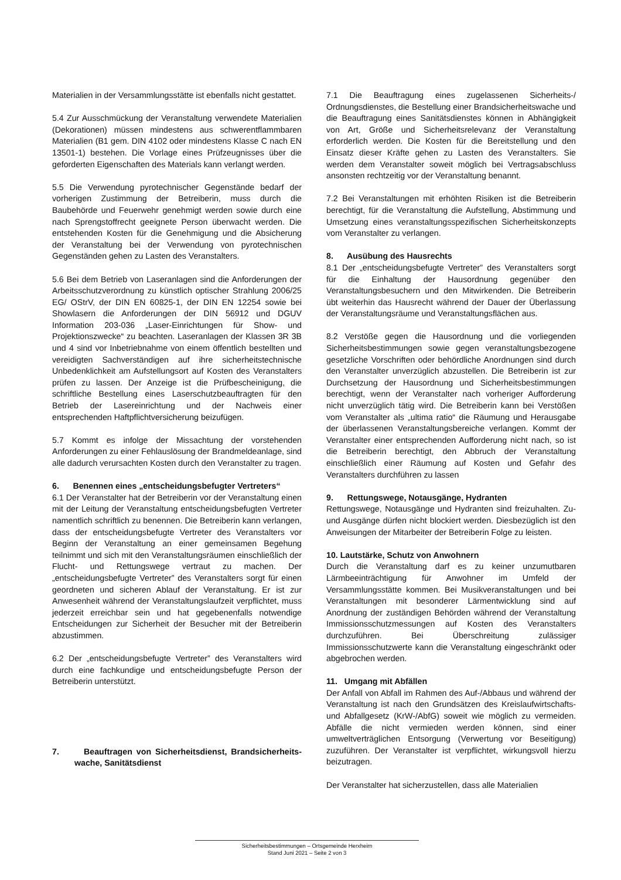Materialien in der Versammlungsstätte ist ebenfalls nicht gestattet.
5.4 Zur Ausschmückung der Veranstaltung verwendete Materialien (Dekorationen) müssen mindestens aus schwerentflammbaren Materialien (B1 gem. DIN 4102 oder mindestens Klasse C nach EN 13501-1) bestehen. Die Vorlage eines Prüfzeugnisses über die geforderten Eigenschaften des Materials kann verlangt werden.
5.5 Die Verwendung pyrotechnischer Gegenstände bedarf der vorherigen Zustimmung der Betreiberin, muss durch die Baubehörde und Feuerwehr genehmigt werden sowie durch eine nach Sprengstoffrecht geeignete Person überwacht werden. Die entstehenden Kosten für die Genehmigung und die Absicherung der Veranstaltung bei der Verwendung von pyrotechnischen Gegenständen gehen zu Lasten des Veranstalters.
5.6 Bei dem Betrieb von Laseranlagen sind die Anforderungen der Arbeitsschutzverordnung zu künstlich optischer Strahlung 2006/25 EG/ OStrV, der DIN EN 60825-1, der DIN EN 12254 sowie bei Showlasern die Anforderungen der DIN 56912 und DGUV Information 203-036 „Laser-Einrichtungen für Show- und Projektionszwecke“ zu beachten. Laseranlagen der Klassen 3R 3B und 4 sind vor Inbetriebnahme von einem öffentlich bestellten und vereidigten Sachverständigen auf ihre sicherheitstechnische Unbedenklichkeit am Aufstellungsort auf Kosten des Veranstalters prüfen zu lassen. Der Anzeige ist die Prüfbescheinigung, die schriftliche Bestellung eines Laserschutzbeauftragten für den Betrieb der Lasereinrichtung und der Nachweis einer entsprechenden Haftpflichtversicherung beizufügen.
5.7 Kommt es infolge der Missachtung der vorstehenden Anforderungen zu einer Fehlauslösung der Brandmeldeanlage, sind alle dadurch verursachten Kosten durch den Veranstalter zu tragen.
6. Benennen eines „entscheidungsbefugter Vertreters“
6.1 Der Veranstalter hat der Betreiberin vor der Veranstaltung einen mit der Leitung der Veranstaltung entscheidungsbefugten Vertreter namentlich schriftlich zu benennen. Die Betreiberin kann verlangen, dass der entscheidungsbefugte Vertreter des Veranstalters vor Beginn der Veranstaltung an einer gemeinsamen Begehung teilnimmt und sich mit den Veranstaltungsräumen einschließlich der Flucht- und Rettungswege vertraut zu machen. Der „entscheidungsbefugte Vertreter” des Veranstalters sorgt für einen geordneten und sicheren Ablauf der Veranstaltung. Er ist zur Anwesenheit während der Veranstaltungslaufzeit verpflichtet, muss jederzeit erreichbar sein und hat gegebenenfalls notwendige Entscheidungen zur Sicherheit der Besucher mit der Betreiberin abzustimmen.
6.2 Der „entscheidungsbefugte Vertreter” des Veranstalters wird durch eine fachkundige und entscheidungsbefugte Person der Betreiberin unterstützt.
7. Beauftragen von Sicherheitsdienst, Brandsicherheits-wache, Sanitätsdienst
7.1 Die Beauftragung eines zugelassenen Sicherheits-/ Ordnungsdienstes, die Bestellung einer Brandsicherheitswache und die Beauftragung eines Sanitätsdienstes können in Abhängigkeit von Art, Größe und Sicherheitsrelevanz der Veranstaltung erforderlich werden. Die Kosten für die Bereitstellung und den Einsatz dieser Kräfte gehen zu Lasten des Veranstalters. Sie werden dem Veranstalter soweit möglich bei Vertragsabschluss ansonsten rechtzeitig vor der Veranstaltung benannt.
7.2 Bei Veranstaltungen mit erhöhten Risiken ist die Betreiberin berechtigt, für die Veranstaltung die Aufstellung, Abstimmung und Umsetzung eines veranstaltungsspezifischen Sicherheitskonzepts vom Veranstalter zu verlangen.
8. Ausübung des Hausrechts
8.1 Der „entscheidungsbefugte Vertreter” des Veranstalters sorgt für die Einhaltung der Hausordnung gegenüber den Veranstaltungsbesuchern und den Mitwirkenden. Die Betreiberin übt weiterhin das Hausrecht während der Dauer der Überlassung der Veranstaltungsräume und Veranstaltungsflächen aus.
8.2 Verstöße gegen die Hausordnung und die vorliegenden Sicherheitsbestimmungen sowie gegen veranstaltungsbezogene gesetzliche Vorschriften oder behördliche Anordnungen sind durch den Veranstalter unverzüglich abzustellen. Die Betreiberin ist zur Durchsetzung der Hausordnung und Sicherheitsbestimmungen berechtigt, wenn der Veranstalter nach vorheriger Aufforderung nicht unverzüglich tätig wird. Die Betreiberin kann bei Verstößen vom Veranstalter als „ultima ratio“ die Räumung und Herausgabe der überlassenen Veranstaltungsbereiche verlangen. Kommt der Veranstalter einer entsprechenden Aufforderung nicht nach, so ist die Betreiberin berechtigt, den Abbruch der Veranstaltung einschließlich einer Räumung auf Kosten und Gefahr des Veranstalters durchführen zu lassen
9. Rettungswege, Notausgänge, Hydranten
Rettungswege, Notausgänge und Hydranten sind freizuhalten. Zu- und Ausgänge dürfen nicht blockiert werden. Diesbezüglich ist den Anweisungen der Mitarbeiter der Betreiberin Folge zu leisten.
10. Lautstärke, Schutz von Anwohnern
Durch die Veranstaltung darf es zu keiner unzumutbaren Lärmbeeinträchtigung für Anwohner im Umfeld der Versammlungsstätte kommen. Bei Musikveranstaltungen und bei Veranstaltungen mit besonderer Lärmentwicklung sind auf Anordnung der zuständigen Behörden während der Veranstaltung Immissionsschutzmessungen auf Kosten des Veranstalters durchzuführen. Bei Überschreitung zulässiger Immissionsschutzwerte kann die Veranstaltung eingeschränkt oder abgebrochen werden.
11. Umgang mit Abfällen
Der Anfall von Abfall im Rahmen des Auf-/Abbaus und während der Veranstaltung ist nach den Grundsätzen des Kreislaufwirtschafts- und Abfallgesetz (KrW-/AbfG) soweit wie möglich zu vermeiden. Abfälle die nicht vermieden werden können, sind einer umweltverträglichen Entsorgung (Verwertung vor Beseitigung) zuzuführen. Der Veranstalter ist verpflichtet, wirkungsvoll hierzu beizutragen.
Der Veranstalter hat sicherzustellen, dass alle Materialien
Sicherheitsbestimmungen – Ortsgemeinde Herxheim
Stand Juni 2021 – Seite 2 von 3